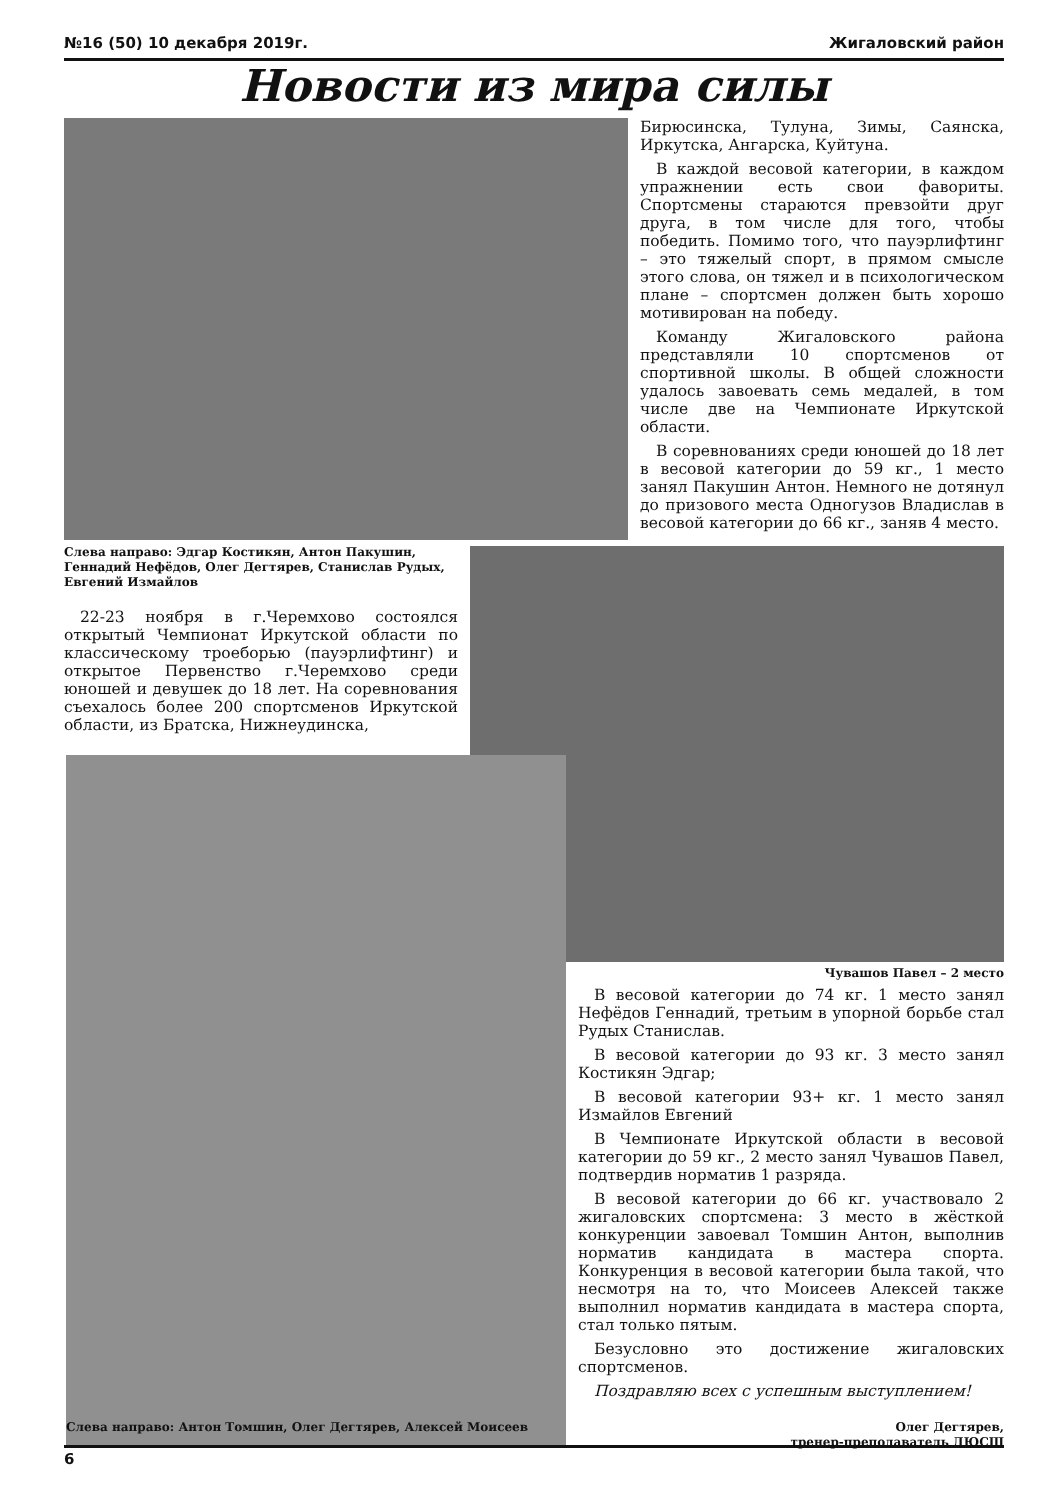№16 (50) 10 декабря 2019г. Жигаловский район
Новости из мира силы
Бирюсинска, Тулуна, Зимы, Саянска, Иркутска, Ангарска, Куйтуна.
В каждой весовой категории, в каждом упражнении есть свои фавориты. Спортсмены стараются превзойти друг друга, в том числе для того, чтобы победить. Помимо того, что пауэрлифтинг – это тяжелый спорт, в прямом смысле этого слова, он тяжел и в психологическом плане – спортсмен должен быть хорошо мотивирован на победу.
Команду Жигаловского района представляли 10 спортсменов от спортивной школы. В общей сложности удалось завоевать семь медалей, в том числе две на Чемпионате Иркутской области.
В соревнованиях среди юношей до 18 лет в весовой категории до 59 кг., 1 место занял Пакушин Антон. Немного не дотянул до призового места Одногузов Владислав в весовой категории до 66 кг., заняв 4 место.
Слева направо: Эдгар Костикян, Антон Пакушин, Геннадий Нефёдов, Олег Дегтярев, Станислав Рудых, Евгений Измайлов
22-23 ноября в г.Черемхово состоялся открытый Чемпионат Иркутской области по классическому троеборью (пауэрлифтинг) и открытое Первенство г.Черемхово среди юношей и девушек до 18 лет. На соревнования съехалось более 200 спортсменов Иркутской области, из Братска, Нижнеудинска,
Чувашов Павел – 2 место
В весовой категории до 74 кг. 1 место занял Нефёдов Геннадий, третьим в упорной борьбе стал Рудых Станислав.
В весовой категории до 93 кг. 3 место занял Костикян Эдгар;
В весовой категории 93+ кг. 1 место занял Измайлов Евгений
В Чемпионате Иркутской области в весовой категории до 59 кг., 2 место занял Чувашов Павел, подтвердив норматив 1 разряда.
В весовой категории до 66 кг. участвовало 2 жигаловских спортсмена: 3 место в жёсткой конкуренции завоевал Томшин Антон, выполнив норматив кандидата в мастера спорта. Конкуренция в весовой категории была такой, что несмотря на то, что Моисеев Алексей также выполнил норматив кандидата в мастера спорта, стал только пятым.
Безусловно это достижение жигаловских спортсменов.
Поздравляю всех с успешным выступлением!
Олег Дегтярев,
тренер-преподаватель ДЮСШ
Слева направо: Антон Томшин, Олег Дегтярев, Алексей Моисеев
6